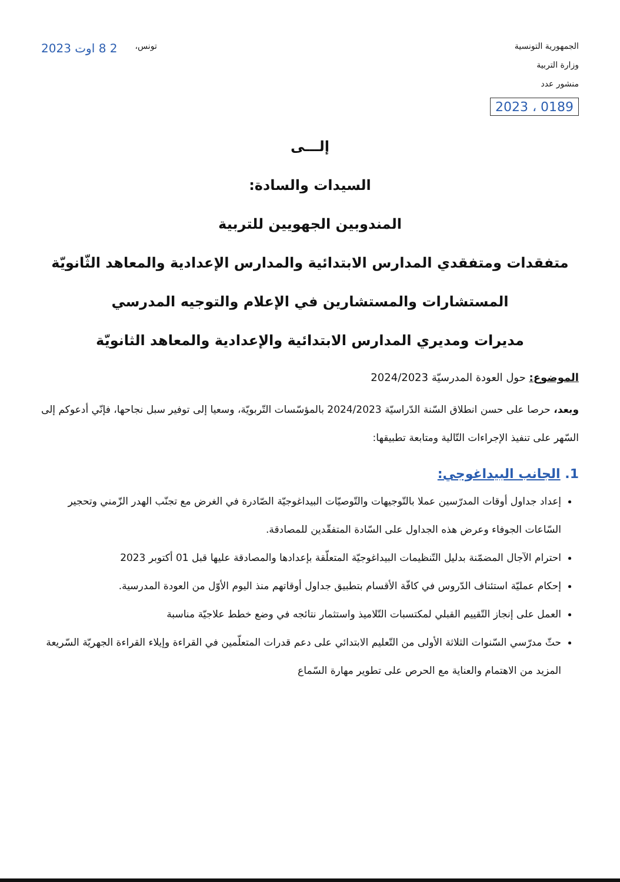الجمهورية التونسية
وزارة التربية
منشور عدد
0189 ، 2023
تونس، 2 8 اوت 2023
إلـــى
السيدات والسادة:
المندوبين الجهويين للتربية
متفقدات ومتفقدي المدارس الابتدائية والمدارس الإعدادية والمعاهد الثّانويّة
المستشارات والمستشارين في الإعلام والتوجيه المدرسي
مديرات ومديري المدارس الابتدائية والإعدادية والمعاهد الثانويّة
الموضوع: حول العودة المدرسيّة 2024/2023
وبعد، حرصا على حسن انطلاق السّنة الدّراسيّة 2024/2023 بالمؤسّسات التّربويّة، وسعيا إلى توفير سبل نجاحها، فإنّي أدعوكم إلى السّهر على تنفيذ الإجراءات التّالية ومتابعة تطبيقها:
1. الجانب البيداغوجي:
إعداد جداول أوقات المدرّسين عملا بالتّوجيهات والتّوصيّات البيداغوجيّة الصّادرة في الغرض مع تجنّب الهدر الزّمني وتحجير السّاعات الجوفاء وعرض هذه الجداول على السّادة المتفقّدين للمصادقة.
احترام الآجال المضمّنة بدليل التّنظيمات البيداغوجيّة المتعلّقة بإعدادها والمصادقة عليها قبل 01 أكتوبر 2023
إحكام عمليّة استئناف الدّروس في كافّة الأقسام بتطبيق جداول أوقاتهم منذ اليوم الأوّل من العودة المدرسية.
العمل على إنجاز التّقييم القبلي لمكتسبات التّلاميذ واستثمار نتائجه في وضع خطط علاجيّة مناسبة
حثّ مدرّسي السّنوات الثلاثة الأولى من التّعليم الابتدائي على دعم قدرات المتعلّمين في القراءة وإيلاء القراءة الجهريّة السّريعة المزيد من الاهتمام والعناية مع الحرص على تطوير مهارة السّماع